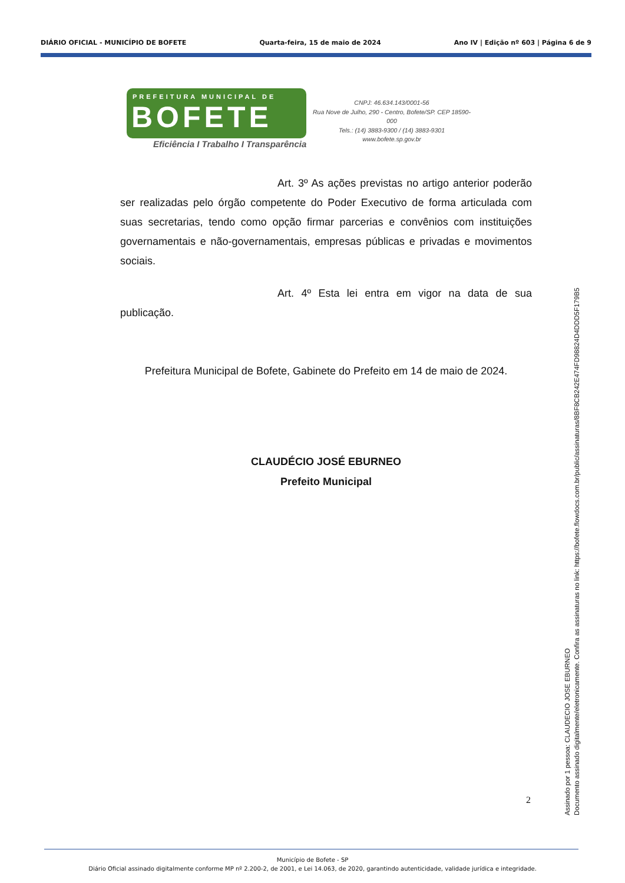DIÁRIO OFICIAL - MUNICÍPIO DE BOFETE Quarta-feira, 15 de maio de 2024 Ano IV | Edição nº 603 | Página 6 de 9
PREFEITURA MUNICIPAL DE
BOFETE
Eficiência I Trabalho I Transparência
CNPJ: 46.634.143/0001-56
Rua Nove de Julho, 290 - Centro, Bofete/SP. CEP 18590-000
Tels.: (14) 3883-9300 / (14) 3883-9301
www.bofete.sp.gov.br
Art. 3º As ações previstas no artigo anterior poderão ser realizadas pelo órgão competente do Poder Executivo de forma articulada com suas secretarias, tendo como opção firmar parcerias e convênios com instituições governamentais e não-governamentais, empresas públicas e privadas e movimentos sociais.
Art. 4º Esta lei entra em vigor na data de sua publicação.
Prefeitura Municipal de Bofete, Gabinete do Prefeito em 14 de maio de 2024.
CLAUDÉCIO JOSÉ EBURNEO
Prefeito Municipal
2
Assinado por 1 pessoa: CLAUDECIO JOSE EBURNEO
Documento assinado digitalmente/eletronicamente. Confira as assinaturas no link: https://bofete.flowdocs.com.br/public/assinaturas/8BF8CB242E474FD98824D4DDD5F179B5
Município de Bofete - SP
Diário Oficial assinado digitalmente conforme MP nº 2.200-2, de 2001, e Lei 14.063, de 2020, garantindo autenticidade, validade jurídica e integridade.